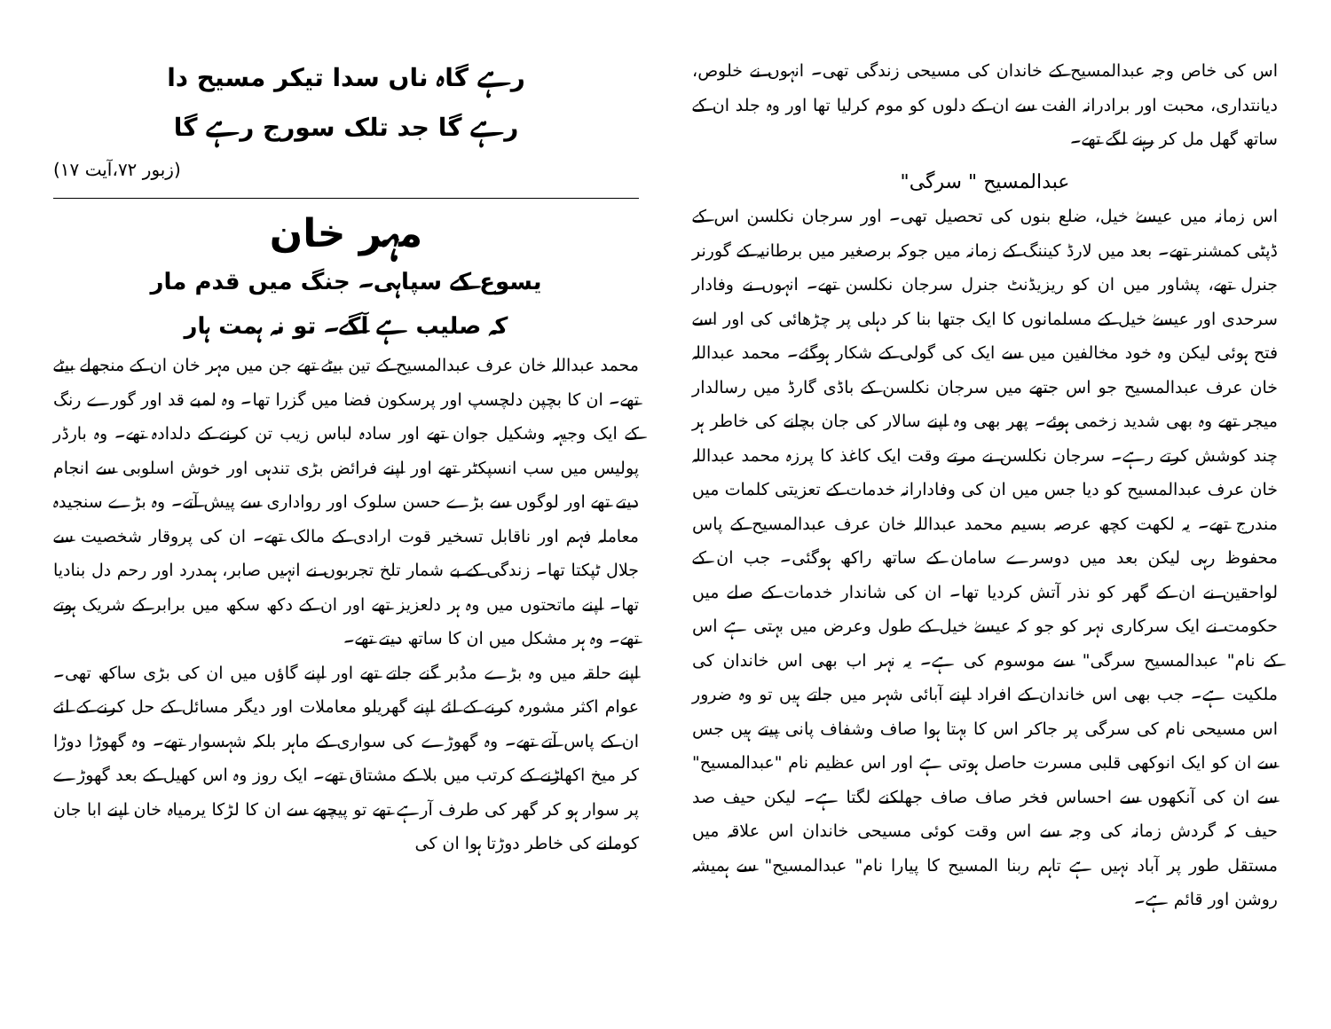اس کی خاص وجہ عبدالمسیح کے خاندان کی مسیحی زندگی تھی۔ انہوں نے خلوص، دیانتداری، محبت اور برادرانہ الفت سے ان کے دلوں کو موم کرلیا تھا اور وہ جلد ان کے ساتھ گھل مل کر رہنے لگے تھے۔
عبدالمسیح " سرگی"
اس زمانہ میں عیسےٰ خیل، ضلع بنوں کی تحصیل تھی۔ اور سرجان نکلسن اس کے ڈپٹی کمشنر تھے۔ بعد میں لارڈ کیننگ کے زمانہ میں جوکہ برصغیر میں برطانیہ کے گورنر جنرل تھے، پشاور میں ان کو ریزیڈنٹ جنرل سرجان نکلسن تھے۔ انہوں نے وفادار سرحدی اور عیسےٰ خیل کے مسلمانوں کا ایک جتھا بنا کر دہلی پر چڑھائی کی اور اسے فتح ہوئی لیکن وہ خود مخالفین میں سے ایک کی گولی کے شکار ہوگئے۔ محمد عبداللہ خان عرف عبدالمسیح جو اس جتھے میں سرجان نکلسن کے باڈی گارڈ میں رسالدار میجر تھے وہ بھی شدید زخمی ہوئے۔ پھر بھی وہ اپنے سالار کی جان بچانے کی خاطر ہر چند کوشش کرتے رہے۔ سرجان نکلسن نے مرتے وقت ایک کاغذ کا پرزہ محمد عبداللہ خان عرف عبدالمسیح کو دیا جس میں ان کی وفادارانہ خدمات کے تعزیتی کلمات میں مندرج تھے۔ یہ لکھت کچھ عرصہ بسیم محمد عبداللہ خان عرف عبدالمسیح کے پاس محفوظ رہی لیکن بعد میں دوسرے سامان کے ساتھ راکھ ہوگئی۔ جب ان کے لواحقین نے ان کے گھر کو نذر آتش کردیا تھا۔ ان کی شاندار خدمات کے صلے میں حکومت نے ایک سرکاری نہر کو جو کہ عیسےٰ خیل کے طول وعرض میں بہتی ہے اس کے نام" عبدالمسیح سرگی" سے موسوم کی ہے۔ یہ نہر اب بھی اس خاندان کی ملکیت ہے۔ جب بھی اس خاندان کے افراد اپنے آبائی شہر میں جاتے ہیں تو وہ ضرور اس مسیحی نام کی سرگی پر جاکر اس کا بہتا ہوا صاف وشفاف پانی پیتے ہیں جس سے ان کو ایک انوکھی قلبی مسرت حاصل ہوتی ہے اور اس عظیم نام "عبدالمسیح" سے ان کی آنکھوں سے احساس فخر صاف صاف جھلکنے لگتا ہے۔ لیکن حیف صد حیف کہ گردش زمانہ کی وجہ سے اس وقت کوئی مسیحی خاندان اس علاقہ میں مستقل طور پر آباد نہیں ہے تاہم ربنا المسیح کا پیارا نام" عبدالمسیح" سے ہمیشہ روشن اور قائم ہے۔
رہے گاہ ناں سدا تیکر مسیح دا
رہے گا جد تلک سورج رہے گا
(زبور ۷۲،آیت ۱۷)
مہر خان
یسوع کے سپاہی۔ جنگ میں قدم مار
کہ صلیب ہے آگے۔ تو نہ ہمت ہار
محمد عبداللہ خان عرف عبدالمسیح کے تین بیٹے تھے جن میں مہر خان ان کے منجھلے بیٹے تھے۔ ان کا بچپن دلچسپ اور پرسکون فضا میں گزرا تھا۔ وہ لمبے قد اور گورے رنگ کے ایک وجیہہ وشکیل جوان تھے اور سادہ لباس زیب تن کرنے کے دلدادہ تھے۔ وہ بارڈر پولیس میں سب انسپکٹر تھے اور اپنے فرائض بڑی تندہی اور خوش اسلوبی سے انجام دیتے تھے اور لوگوں سے بڑے حسن سلوک اور رواداری سے پیش آتے۔ وہ بڑے سنجیدہ معاملہ فہم اور ناقابل تسخیر قوت ارادی کے مالک تھے۔ ان کی پروقار شخصیت سے جلال ٹپکتا تھا۔ زندگی کے بے شمار تلخ تجربوں نے انہیں صابر، ہمدرد اور رحم دل بنادیا تھا۔ اپنے ماتحتوں میں وہ ہر دلعزیز تھے اور ان کے دکھ سکھ میں برابر کے شریک ہوتے تھے۔ وہ ہر مشکل میں ان کا ساتھ دیتے تھے۔
اپنے حلقہ میں وہ بڑے مدُبر گنے جاتے تھے اور اپنے گاؤں میں ان کی بڑی ساکھ تھی۔ عوام اکثر مشورہ کرنے کے لئے اپنے گھریلو معاملات اور دیگر مسائل کے حل کرنے کے لئے ان کے پاس آتے تھے۔ وہ گھوڑے کی سواری کے ماہر بلکہ شہسوار تھے۔ وہ گھوڑا دوڑا کر میخ اکھاڑنے کے کرتب میں بلا کے مشتاق تھے۔ ایک روز وہ اس کھیل کے بعد گھوڑے پر سوار ہو کر گھر کی طرف آرہے تھے تو پیچھے سے ان کا لڑکا یرمیاہ خان اپنے ابا جان کوملنے کی خاطر دوڑتا ہوا ان کی